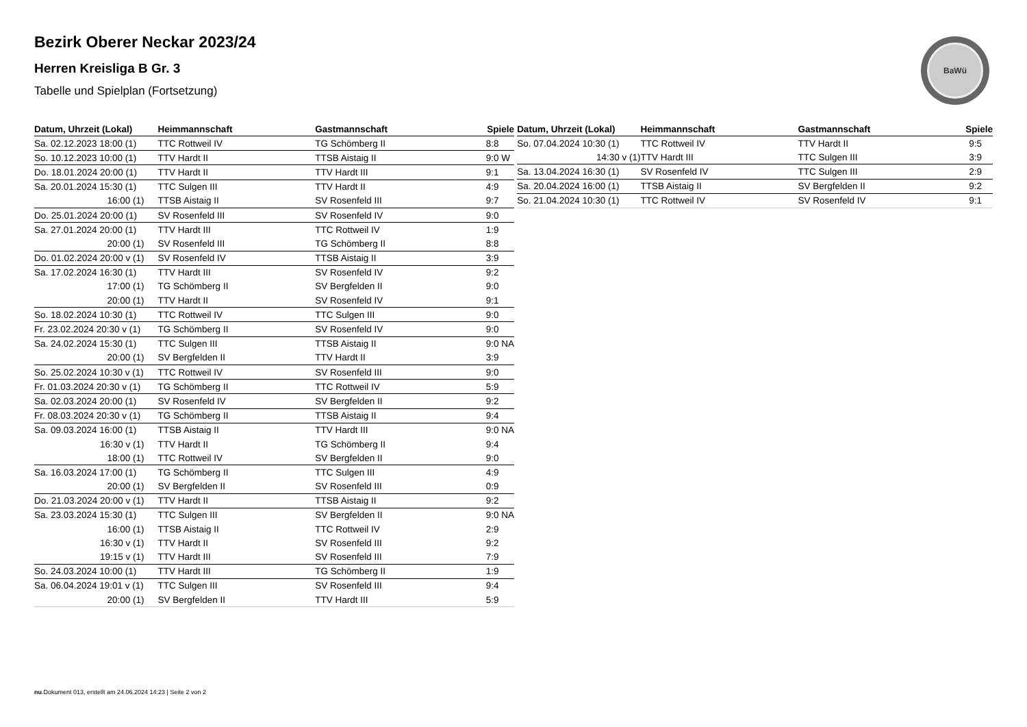Bezirk Oberer Neckar 2023/24
Herren Kreisliga B Gr. 3
Tabelle und Spielplan (Fortsetzung)
BaWü
| Datum, Uhrzeit (Lokal) | Heimmannschaft | Gastmannschaft | Spiele |
| --- | --- | --- | --- |
| Sa. 02.12.2023 18:00 (1) | TTC Rottweil IV | TG Schömberg II | 8:8 |
| So. 10.12.2023 10:00 (1) | TTV Hardt II | TTSB Aistaig II | 9:0 W |
| Do. 18.01.2024 20:00 (1) | TTV Hardt II | TTV Hardt III | 9:1 |
| Sa. 20.01.2024 15:30 (1) | TTC Sulgen III | TTV Hardt II | 4:9 |
| 16:00 (1) | TTSB Aistaig II | SV Rosenfeld III | 9:7 |
| Do. 25.01.2024 20:00 (1) | SV Rosenfeld III | SV Rosenfeld IV | 9:0 |
| Sa. 27.01.2024 20:00 (1) | TTV Hardt III | TTC Rottweil IV | 1:9 |
| 20:00 (1) | SV Rosenfeld III | TG Schömberg II | 8:8 |
| Do. 01.02.2024 20:00 v (1) | SV Rosenfeld IV | TTSB Aistaig II | 3:9 |
| Sa. 17.02.2024 16:30 (1) | TTV Hardt III | SV Rosenfeld IV | 9:2 |
| 17:00 (1) | TG Schömberg II | SV Bergfelden II | 9:0 |
| 20:00 (1) | TTV Hardt II | SV Rosenfeld IV | 9:1 |
| So. 18.02.2024 10:30 (1) | TTC Rottweil IV | TTC Sulgen III | 9:0 |
| Fr. 23.02.2024 20:30 v (1) | TG Schömberg II | SV Rosenfeld IV | 9:0 |
| Sa. 24.02.2024 15:30 (1) | TTC Sulgen III | TTSB Aistaig II | 9:0 NA |
| 20:00 (1) | SV Bergfelden II | TTV Hardt II | 3:9 |
| So. 25.02.2024 10:30 v (1) | TTC Rottweil IV | SV Rosenfeld III | 9:0 |
| Fr. 01.03.2024 20:30 v (1) | TG Schömberg II | TTC Rottweil IV | 5:9 |
| Sa. 02.03.2024 20:00 (1) | SV Rosenfeld IV | SV Bergfelden II | 9:2 |
| Fr. 08.03.2024 20:30 v (1) | TG Schömberg II | TTSB Aistaig II | 9:4 |
| Sa. 09.03.2024 16:00 (1) | TTSB Aistaig II | TTV Hardt III | 9:0 NA |
| 16:30 v (1) | TTV Hardt II | TG Schömberg II | 9:4 |
| 18:00 (1) | TTC Rottweil IV | SV Bergfelden II | 9:0 |
| Sa. 16.03.2024 17:00 (1) | TG Schömberg II | TTC Sulgen III | 4:9 |
| 20:00 (1) | SV Bergfelden II | SV Rosenfeld III | 0:9 |
| Do. 21.03.2024 20:00 v (1) | TTV Hardt II | TTSB Aistaig II | 9:2 |
| Sa. 23.03.2024 15:30 (1) | TTC Sulgen III | SV Bergfelden II | 9:0 NA |
| 16:00 (1) | TTSB Aistaig II | TTC Rottweil IV | 2:9 |
| 16:30 v (1) | TTV Hardt II | SV Rosenfeld III | 9:2 |
| 19:15 v (1) | TTV Hardt III | SV Rosenfeld III | 7:9 |
| So. 24.03.2024 10:00 (1) | TTV Hardt III | TG Schömberg II | 1:9 |
| Sa. 06.04.2024 19:01 v (1) | TTC Sulgen III | SV Rosenfeld III | 9:4 |
| 20:00 (1) | SV Bergfelden II | TTV Hardt III | 5:9 |
| Datum, Uhrzeit (Lokal) | Heimmannschaft | Gastmannschaft | Spiele |
| --- | --- | --- | --- |
| So. 07.04.2024 10:30 (1) | TTC Rottweil IV | TTV Hardt II | 9:5 |
| 14:30 v (1) | TTV Hardt III | TTC Sulgen III | 3:9 |
| Sa. 13.04.2024 16:30 (1) | SV Rosenfeld IV | TTC Sulgen III | 2:9 |
| Sa. 20.04.2024 16:00 (1) | TTSB Aistaig II | SV Bergfelden II | 9:2 |
| So. 21.04.2024 10:30 (1) | TTC Rottweil IV | SV Rosenfeld IV | 9:1 |
nu.Dokument 013, erstellt am 24.06.2024 14:23 | Seite 2 von 2